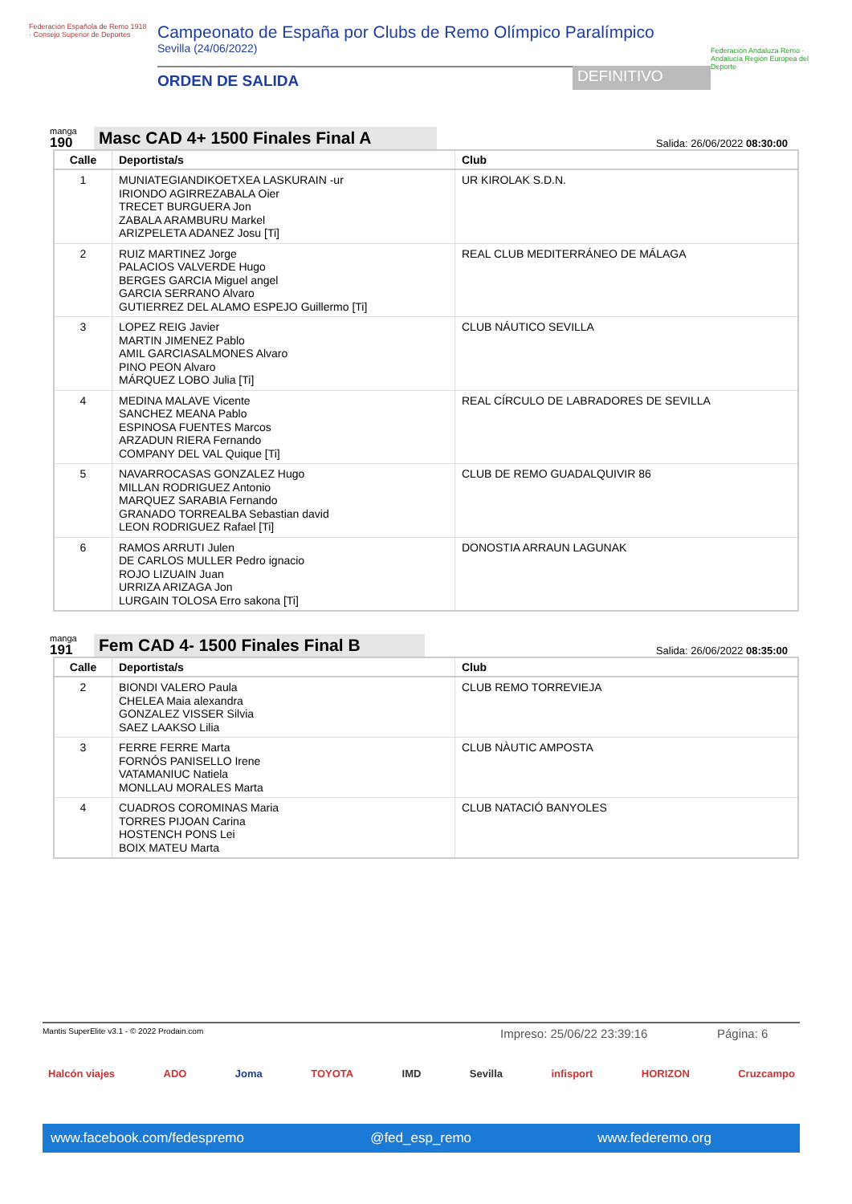Federación Española de Remo 1918 · Consejo Superior de Deportes
Campeonato de España por Clubs de Remo Olímpico Paralímpico
Sevilla (24/06/2022)
ORDEN DE SALIDA DEFINITIVO
Federación Andaluza Remo · Andalucía Región Europea del Deporte
manga
190
Masc CAD 4+ 1500 Finales Final A
Salida: 26/06/2022 08:30:00
| Calle | Deportista/s | Club |
| --- | --- | --- |
| 1 | MUNIATEGIANDIKOETXEA LASKURAIN -ur IRIONDO AGIRREZABALA Oier TRECET BURGUERA Jon ZABALA ARAMBURU Markel ARIZPELETA ADANEZ Josu [Ti] | UR KIROLAK S.D.N. |
| 2 | RUIZ MARTINEZ Jorge PALACIOS VALVERDE Hugo BERGES GARCIA Miguel angel GARCIA SERRANO Alvaro GUTIERREZ DEL ALAMO ESPEJO Guillermo [Ti] | REAL CLUB MEDITERRÁNEO DE MÁLAGA |
| 3 | LOPEZ REIG Javier MARTIN JIMENEZ Pablo AMIL GARCIASALMONES Alvaro PINO PEON Alvaro MÁRQUEZ LOBO Julia [Ti] | CLUB NÁUTICO SEVILLA |
| 4 | MEDINA MALAVE Vicente SANCHEZ MEANA Pablo ESPINOSA FUENTES Marcos ARZADUN RIERA Fernando COMPANY DEL VAL Quique [Ti] | REAL CÍRCULO DE LABRADORES DE SEVILLA |
| 5 | NAVARROCASAS GONZALEZ Hugo MILLAN RODRIGUEZ Antonio MARQUEZ SARABIA Fernando GRANADO TORREALBA Sebastian david LEON RODRIGUEZ Rafael [Ti] | CLUB DE REMO GUADALQUIVIR 86 |
| 6 | RAMOS ARRUTI Julen DE CARLOS MULLER Pedro ignacio ROJO LIZUAIN Juan URRIZA ARIZAGA Jon LURGAIN TOLOSA Erro sakona [Ti] | DONOSTIA ARRAUN LAGUNAK |
manga
191
Fem CAD 4- 1500 Finales Final B
Salida: 26/06/2022 08:35:00
| Calle | Deportista/s | Club |
| --- | --- | --- |
| 2 | BIONDI VALERO Paula CHELEA Maia alexandra GONZALEZ VISSER Silvia SAEZ LAAKSO Lilia | CLUB REMO TORREVIEJA |
| 3 | FERRE FERRE Marta FORNÓS PANISELLO Irene VATAMANIUC Natiela MONLLAU MORALES Marta | CLUB NÀUTIC AMPOSTA |
| 4 | CUADROS COROMINAS Maria TORRES PIJOAN Carina HOSTENCH PONS Lei BOIX MATEU Marta | CLUB NATACIÓ BANYOLES |
Mantis SuperElite v3.1 - © 2022 Prodain.com Impreso: 25/06/22 23:39:16 Página: 6
Halcón viajes ADO Joma TOYOTA IMD Sevilla infisport HORIZON Cruzcampo
www.facebook.com/fedespremo @fed_esp_remo www.federemo.org